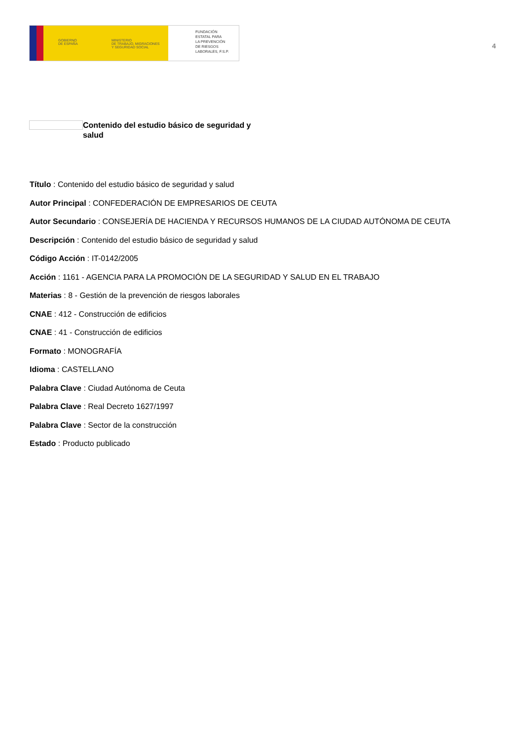GOBIERNO
DE ESPAÑA
MINISTERIO
DE TRABAJO, MIGRACIONES
Y SEGURIDAD SOCIAL
FUNDACIÓN
ESTATAL PARA
LA PREVENCIÓN
DE RIESGOS
LABORALES, F.S.P.
4
Contenido del estudio básico de seguridad y salud
Título : Contenido del estudio básico de seguridad y salud
Autor Principal : CONFEDERACIÓN DE EMPRESARIOS DE CEUTA
Autor Secundario : CONSEJERÍA DE HACIENDA Y RECURSOS HUMANOS DE LA CIUDAD AUTÓNOMA DE CEUTA
Descripción : Contenido del estudio básico de seguridad y salud
Código Acción : IT-0142/2005
Acción : 1161 - AGENCIA PARA LA PROMOCIÓN DE LA SEGURIDAD Y SALUD EN EL TRABAJO
Materias : 8 - Gestión de la prevención de riesgos laborales
CNAE : 412 - Construcción de edificios
CNAE : 41 - Construcción de edificios
Formato : MONOGRAFÍA
Idioma : CASTELLANO
Palabra Clave : Ciudad Autónoma de Ceuta
Palabra Clave : Real Decreto 1627/1997
Palabra Clave : Sector de la construcción
Estado : Producto publicado